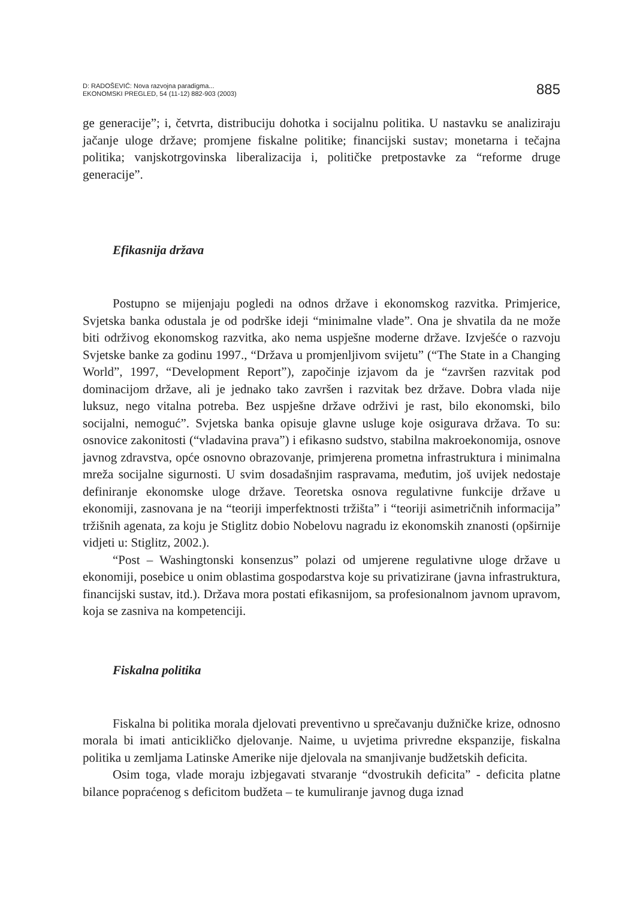D: RADOŠEVIĆ: Nova razvojna paradigma...
EKONOMSKI PREGLED, 54 (11-12) 882-903 (2003)
885
ge generacije”; i, četvrta, distribuciju dohotka i socijalnu politika. U nastavku se analiziraju jačanje uloge države; promjene fiskalne politike; financijski sustav; monetarna i tečajna politika; vanjskotrgovinska liberalizacija i, političke pretpostavke za “reforme druge generacije”.
Efikasnija država
Postupno se mijenjaju pogledi na odnos države i ekonomskog razvitka. Primjerice, Svjetska banka odustala je od podrške ideji “minimalne vlade”. Ona je shvatila da ne može biti održivog ekonomskog razvitka, ako nema uspješne moderne države. Izvješće o razvoju Svjetske banke za godinu 1997., “Država u promjenljivom svijetu” (“The State in a Changing World”, 1997, “Development Report”), započinje izjavom da je “završen razvitak pod dominacijom države, ali je jednako tako završen i razvitak bez države. Dobra vlada nije luksuz, nego vitalna potreba. Bez uspješne države održivi je rast, bilo ekonomski, bilo socijalni, nemoguć”. Svjetska banka opisuje glavne usluge koje osigurava država. To su: osnovice zakonitosti (“vladavina prava”) i efikasno sudstvo, stabilna makroekonomija, osnove javnog zdravstva, opće osnovno obrazovanje, primjerena prometna infrastruktura i minimalna mreža socijalne sigurnosti. U svim dosadašnjim raspravama, međutim, još uvijek nedostaje definiranje ekonomske uloge države. Teoretska osnova regulativne funkcije države u ekonomiji, zasnovana je na “teoriji imperfektnosti tržišta” i “teoriji asimetričnih informacija” tržišnih agenata, za koju je Stiglitz dobio Nobelovu nagradu iz ekonomskih znanosti (opširnije vidjeti u: Stiglitz, 2002.).
“Post – Washingtonski konsenzus” polazi od umjerene regulativne uloge države u ekonomiji, posebice u onim oblastima gospodarstva koje su privatizirane (javna infrastruktura, financijski sustav, itd.). Država mora postati efikasnijom, sa profesionalnom javnom upravom, koja se zasniva na kompetenciji.
Fiskalna politika
Fiskalna bi politika morala djelovati preventivno u sprečavanju dužničke krize, odnosno morala bi imati anticikličko djelovanje. Naime, u uvjetima privredne ekspanzije, fiskalna politika u zemljama Latinske Amerike nije djelovala na smanjivanje budžetskih deficita.
Osim toga, vlade moraju izbjegavati stvaranje “dvostrukih deficita” - deficita platne bilance popraćenog s deficitom budžeta – te kumuliranje javnog duga iznad